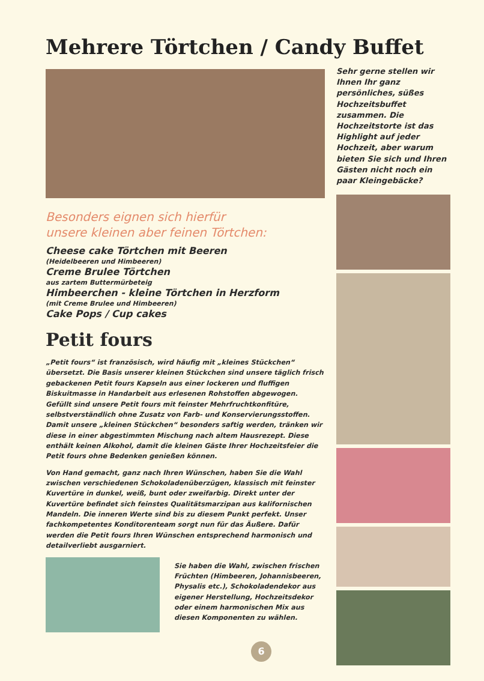Mehrere Törtchen / Candy Buffet
Besonders eignen sich hierfür
unsere kleinen aber feinen Törtchen:
Cheese cake Törtchen mit Beeren
(Heidelbeeren und Himbeeren)
Creme Brulee Törtchen
aus zartem Buttermürbeteig
Himbeerchen - kleine Törtchen in Herzform
(mit Creme Brulee und Himbeeren)
Cake Pops / Cup cakes
Petit fours
„Petit fours“ ist französisch, wird häufig mit „kleines Stückchen“ übersetzt. Die Basis unserer kleinen Stückchen sind unsere täglich frisch gebackenen Petit fours Kapseln aus einer lockeren und fluffigen Biskuitmasse in Handarbeit aus erlesenen Rohstoffen abgewogen. Gefüllt sind unsere Petit fours mit feinster Mehrfruchtkonfitüre, selbstverständlich ohne Zusatz von Farb- und Konservierungsstoffen. Damit unsere „kleinen Stückchen“ besonders saftig werden, tränken wir diese in einer abgestimmten Mischung nach altem Hausrezept. Diese enthält keinen Alkohol, damit die kleinen Gäste Ihrer Hochzeitsfeier die Petit fours ohne Bedenken genießen können.
Von Hand gemacht, ganz nach Ihren Wünschen, haben Sie die Wahl zwischen verschiedenen Schokoladenüberzügen, klassisch mit feinster Kuvertüre in dunkel, weiß, bunt oder zweifarbig. Direkt unter der Kuvertüre befindet sich feinstes Qualitätsmarzipan aus kalifornischen Mandeln. Die inneren Werte sind bis zu diesem Punkt perfekt. Unser fachkompetentes Konditorenteam sorgt nun für das Äußere. Dafür werden die Petit fours Ihren Wünschen entsprechend harmonisch und detailverliebt ausgarniert.
Sie haben die Wahl, zwischen frischen Früchten (Himbeeren, Johannisbeeren, Physalis etc.), Schokoladendekor aus eigener Herstellung, Hochzeitsdekor oder einem harmonischen Mix aus diesen Komponenten zu wählen.
Sehr gerne stellen wir Ihnen Ihr ganz persönliches, süßes Hochzeitsbuffet zusammen. Die Hochzeitstorte ist das Highlight auf jeder Hochzeit, aber warum bieten Sie sich und Ihren Gästen nicht noch ein paar Kleingebäcke?
6